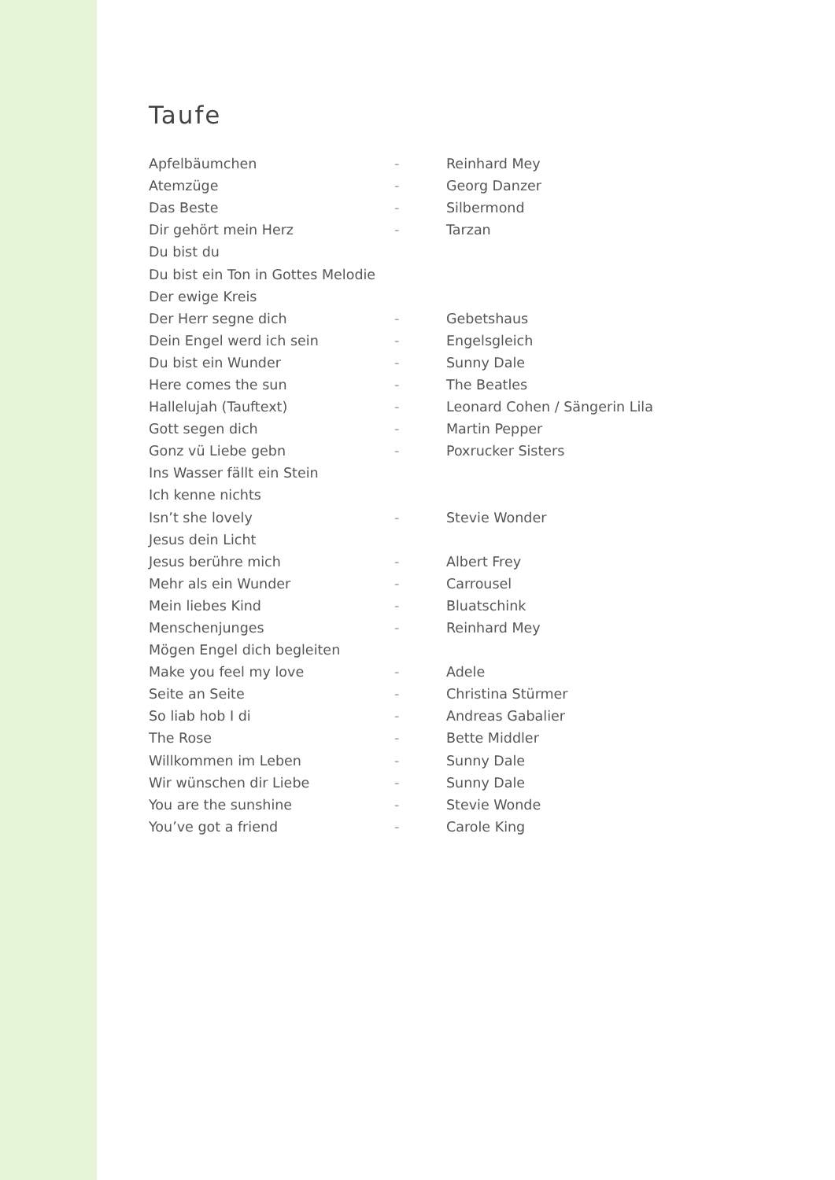Taufe
| Apfelbäumchen | - | Reinhard Mey |
| Atemzüge | - | Georg Danzer |
| Das Beste | - | Silbermond |
| Dir gehört mein Herz | - | Tarzan |
| Du bist du | | |
| Du bist ein Ton in Gottes Melodie | | |
| Der ewige Kreis | | |
| Der Herr segne dich | - | Gebetshaus |
| Dein Engel werd ich sein | - | Engelsgleich |
| Du bist ein Wunder | - | Sunny Dale |
| Here comes the sun | - | The Beatles |
| Hallelujah (Tauftext) | - | Leonard Cohen / Sängerin Lila |
| Gott segen dich | - | Martin Pepper |
| Gonz vü Liebe gebn | - | Poxrucker Sisters |
| Ins Wasser fällt ein Stein | | |
| Ich kenne nichts | | |
| Isn’t she lovely | - | Stevie Wonder |
| Jesus dein Licht | | |
| Jesus berühre mich | - | Albert Frey |
| Mehr als ein Wunder | - | Carrousel |
| Mein liebes Kind | - | Bluatschink |
| Menschenjunges | - | Reinhard Mey |
| Mögen Engel dich begleiten | | |
| Make you feel my love | - | Adele |
| Seite an Seite | - | Christina Stürmer |
| So liab hob I di | - | Andreas Gabalier |
| The Rose | - | Bette Middler |
| Willkommen im Leben | - | Sunny Dale |
| Wir wünschen dir Liebe | - | Sunny Dale |
| You are the sunshine | - | Stevie Wonde |
| You’ve got a friend | - | Carole King |